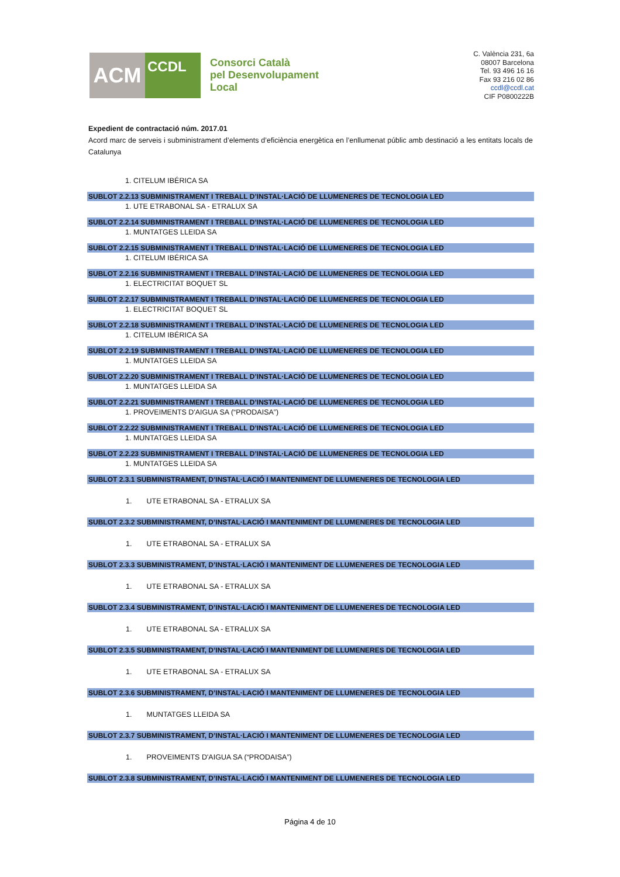ACM
CCDL
Consorci Català
pel Desenvolupament
Local
C. València 231, 6a
08007 Barcelona
Tel. 93 496 16 16
Fax 93 216 02 86
ccdl@ccdl.cat
CIF P0800222B
Expedient de contractació núm. 2017.01
Acord marc de serveis i subministrament d’elements d’eficiència energètica en l’enllumenat públic amb destinació a les entitats locals de Catalunya
1. CITELUM IBÉRICA SA
SUBLOT 2.2.13 SUBMINISTRAMENT I TREBALL D’INSTAL·LACIÓ DE LLUMENERES DE TECNOLOGIA LED
1. UTE ETRABONAL SA - ETRALUX SA
SUBLOT 2.2.14 SUBMINISTRAMENT I TREBALL D’INSTAL·LACIÓ DE LLUMENERES DE TECNOLOGIA LED
1. MUNTATGES LLEIDA SA
SUBLOT 2.2.15 SUBMINISTRAMENT I TREBALL D’INSTAL·LACIÓ DE LLUMENERES DE TECNOLOGIA LED
1. CITELUM IBÉRICA SA
SUBLOT 2.2.16 SUBMINISTRAMENT I TREBALL D’INSTAL·LACIÓ DE LLUMENERES DE TECNOLOGIA LED
1. ELECTRICITAT BOQUET SL
SUBLOT 2.2.17 SUBMINISTRAMENT I TREBALL D’INSTAL·LACIÓ DE LLUMENERES DE TECNOLOGIA LED
1. ELECTRICITAT BOQUET SL
SUBLOT 2.2.18 SUBMINISTRAMENT I TREBALL D’INSTAL·LACIÓ DE LLUMENERES DE TECNOLOGIA LED
1. CITELUM IBÉRICA SA
SUBLOT 2.2.19 SUBMINISTRAMENT I TREBALL D’INSTAL·LACIÓ DE LLUMENERES DE TECNOLOGIA LED
1. MUNTATGES LLEIDA SA
SUBLOT 2.2.20 SUBMINISTRAMENT I TREBALL D’INSTAL·LACIÓ DE LLUMENERES DE TECNOLOGIA LED
1. MUNTATGES LLEIDA SA
SUBLOT 2.2.21 SUBMINISTRAMENT I TREBALL D’INSTAL·LACIÓ DE LLUMENERES DE TECNOLOGIA LED
1. PROVEIMENTS D'AIGUA SA (“PRODAISA”)
SUBLOT 2.2.22 SUBMINISTRAMENT I TREBALL D’INSTAL·LACIÓ DE LLUMENERES DE TECNOLOGIA LED
1. MUNTATGES LLEIDA SA
SUBLOT 2.2.23 SUBMINISTRAMENT I TREBALL D’INSTAL·LACIÓ DE LLUMENERES DE TECNOLOGIA LED
1. MUNTATGES LLEIDA SA
SUBLOT 2.3.1 SUBMINISTRAMENT, D’INSTAL·LACIÓ I MANTENIMENT DE LLUMENERES DE TECNOLOGIA LED
1. UTE ETRABONAL SA - ETRALUX SA
SUBLOT 2.3.2 SUBMINISTRAMENT, D’INSTAL·LACIÓ I MANTENIMENT DE LLUMENERES DE TECNOLOGIA LED
1. UTE ETRABONAL SA - ETRALUX SA
SUBLOT 2.3.3 SUBMINISTRAMENT, D’INSTAL·LACIÓ I MANTENIMENT DE LLUMENERES DE TECNOLOGIA LED
1. UTE ETRABONAL SA - ETRALUX SA
SUBLOT 2.3.4 SUBMINISTRAMENT, D’INSTAL·LACIÓ I MANTENIMENT DE LLUMENERES DE TECNOLOGIA LED
1. UTE ETRABONAL SA - ETRALUX SA
SUBLOT 2.3.5 SUBMINISTRAMENT, D’INSTAL·LACIÓ I MANTENIMENT DE LLUMENERES DE TECNOLOGIA LED
1. UTE ETRABONAL SA - ETRALUX SA
SUBLOT 2.3.6 SUBMINISTRAMENT, D’INSTAL·LACIÓ I MANTENIMENT DE LLUMENERES DE TECNOLOGIA LED
1. MUNTATGES LLEIDA SA
SUBLOT 2.3.7 SUBMINISTRAMENT, D’INSTAL·LACIÓ I MANTENIMENT DE LLUMENERES DE TECNOLOGIA LED
1. PROVEIMENTS D'AIGUA SA (“PRODAISA”)
SUBLOT 2.3.8 SUBMINISTRAMENT, D’INSTAL·LACIÓ I MANTENIMENT DE LLUMENERES DE TECNOLOGIA LED
Página 4 de 10